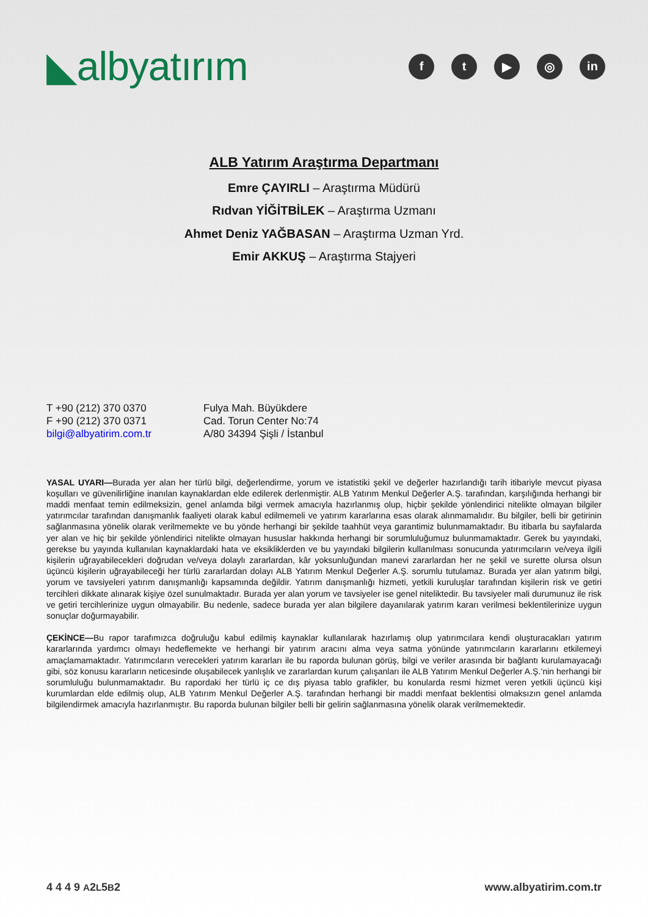◣albyatırım
ft ▶ ◎ in
ALB Yatırım Araştırma Departmanı
Emre ÇAYIRLI – Araştırma Müdürü
Rıdvan YİĞİTBİLEK – Araştırma Uzmanı
Ahmet Deniz YAĞBASAN – Araştırma Uzman Yrd.
Emir AKKUŞ – Araştırma Stajyeri
T +90 (212) 370 0370
F +90 (212) 370 0371
bilgi@albyatirim.com.tr
Fulya Mah. Büyükdere Cad. Torun Center No:74 A/80 34394 Şişli / İstanbul
YASAL UYARI—Burada yer alan her türlü bilgi, değerlendirme, yorum ve istatistiki şekil ve değerler hazırlandığı tarih itibariyle mevcut piyasa koşulları ve güvenilirliğine inanılan kaynaklardan elde edilerek derlenmiştir. ALB Yatırım Menkul Değerler A.Ş. tarafından, karşılığında herhangi bir maddi menfaat temin edilmeksizin, genel anlamda bilgi vermek amacıyla hazırlanmış olup, hiçbir şekilde yönlendirici nitelikte olmayan bilgiler yatırımcılar tarafından danışmanlık faaliyeti olarak kabul edilmemeli ve yatırım kararlarına esas olarak alınmamalıdır. Bu bilgiler, belli bir getirinin sağlanmasına yönelik olarak verilmemekte ve bu yönde herhangi bir şekilde taahhüt veya garantimiz bulunmamaktadır. Bu itibarla bu sayfalarda yer alan ve hiç bir şekilde yönlendirici nitelikte olmayan hususlar hakkında herhangi bir sorumluluğumuz bulunmamaktadır. Gerek bu yayındaki, gerekse bu yayında kullanılan kaynaklardaki hata ve eksikliklerden ve bu yayındaki bilgilerin kullanılması sonucunda yatırımcıların ve/veya ilgili kişilerin uğrayabilecekleri doğrudan ve/veya dolaylı zararlardan, kâr yoksunluğundan manevi zararlardan her ne şekil ve surette olursa olsun üçüncü kişilerin uğrayabileceği her türlü zararlardan dolayı ALB Yatırım Menkul Değerler A.Ş. sorumlu tutulamaz. Burada yer alan yatırım bilgi, yorum ve tavsiyeleri yatırım danışmanlığı kapsamında değildir. Yatırım danışmanlığı hizmeti, yetkili kuruluşlar tarafından kişilerin risk ve getiri tercihleri dikkate alınarak kişiye özel sunulmaktadır. Burada yer alan yorum ve tavsiyeler ise genel niteliktedir. Bu tavsiyeler mali durumunuz ile risk ve getiri tercihlerinize uygun olmayabilir. Bu nedenle, sadece burada yer alan bilgilere dayanılarak yatırım kararı verilmesi beklentilerinize uygun sonuçlar doğurmayabilir.
ÇEKİNCE—Bu rapor tarafımızca doğruluğu kabul edilmiş kaynaklar kullanılarak hazırlamış olup yatırımcılara kendi oluşturacakları yatırım kararlarında yardımcı olmayı hedeflemekte ve herhangi bir yatırım aracını alma veya satma yönünde yatırımcıların kararlarını etkilemeyi amaçlamamaktadır. Yatırımcıların verecekleri yatırım kararları ile bu raporda bulunan görüş, bilgi ve veriler arasında bir bağlantı kurulamayacağı gibi, söz konusu kararların neticesinde oluşabilecek yanlışlık ve zararlardan kurum çalışanları ile ALB Yatırım Menkul Değerler A.Ş.’nin herhangi bir sorumluluğu bulunmamaktadır. Bu rapordaki her türlü iç ce dış piyasa tablo grafikler, bu konularda resmi hizmet veren yetkili üçüncü kişi kurumlardan elde edilmiş olup, ALB Yatırım Menkul Değerler A.Ş. tarafından herhangi bir maddi menfaat beklentisi olmaksızın genel anlamda bilgilendirmek amacıyla hazırlanmıştır. Bu raporda bulunan bilgiler belli bir gelirin sağlanmasına yönelik olarak verilmemektedir.
4 4 4 9 A2L5B2 www.albyatirim.com.tr